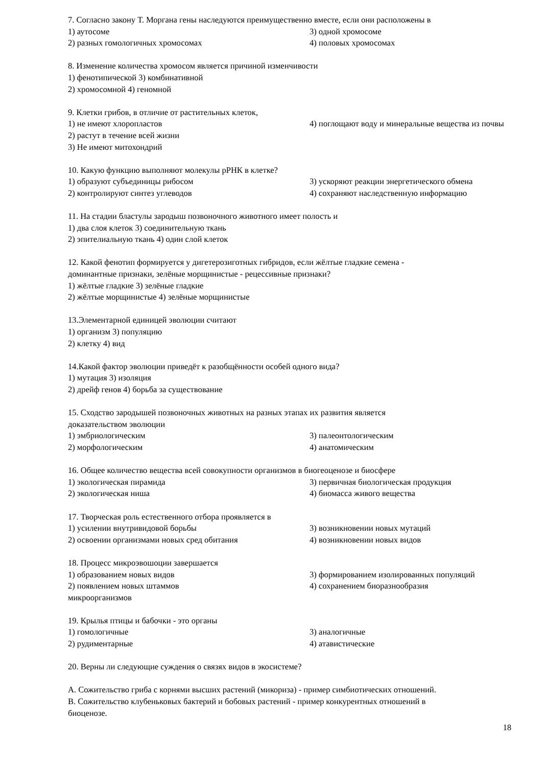7. Согласно закону Т. Моргана гены наследуются преимущественно вместе, если они расположены в
1) аутосоме 3) одной хромосоме
2) разных гомологичных хромосомах 4) половых хромосомах
8. Изменение количества хромосом является причиной изменчивости
1) фенотипической 3) комбинативной
2) хромосомной 4) геномной
9. Клетки грибов, в отличие от растительных клеток,
1) не имеют хлоропластов
2) растут в течение всей жизни 4) поглощают воду и минеральные вещества из почвы
3) Не имеют митохондрий
10. Какую функцию выполняют молекулы рРНК в клетке?
1) образуют субъединицы рибосом 3) ускоряют реакции энергетического обмена
2) контролируют синтез углеводов 4) сохраняют наследственную информацию
11. На стадии бластулы зародыш позвоночного животного имеет полость и
1) два слоя клеток 3) соединительную ткань
2) эпителиальную ткань 4) один слой клеток
12. Какой фенотип формируется у дигетерозиготных гибридов, если жёлтые гладкие семена -
доминантные признаки, зелёные морщинистые - рецессивные признаки?
1) жёлтые гладкие 3) зелёные гладкие
2) жёлтые морщинистые 4) зелёные морщинистые
13.Элементарной единицей эволюции считают
1) организм 3) популяцию
2) клетку 4) вид
14.Какой фактор эволюции приведёт к разобщённости особей одного вида?
1) мутация 3) изоляция
2) дрейф генов 4) борьба за существование
15. Сходство зародышей позвоночных животных на разных этапах их развития является
доказательством эволюции
1) эмбриологическим 3) палеонтологическим
2) морфологическим 4) анатомическим
16. Общее количество вещества всей совокупности организмов в биогеоценозе и биосфере
1) экологическая пирамида 3) первичная биологическая продукция
2) экологическая ниша 4) биомасса живого вещества
17. Творческая роль естественного отбора проявляется в
1) усилении внутривидовой борьбы 3) возникновении новых мутаций
2) освоении организмами новых сред обитания 4) возникновении новых видов
18. Процесс микроэвошоции завершается
1) образованием новых видов 3) формированием изолированных популяций
2) появлением новых штаммов
микроорганизмов 4) сохранением биоразнообразия
19. Крылья птицы и бабочки - это органы
1) гомологичные 3) аналогичные
2) рудиментарные 4) атавистические
20. Верны ли следующие суждения о связях видов в экосистеме?
А. Сожительство гриба с корнями высших растений (микориза) - пример симбиотических отношений.
В. Сожительство клубеньковых бактерий и бобовых растений - пример конкурентных отношений в
биоценозе.
18